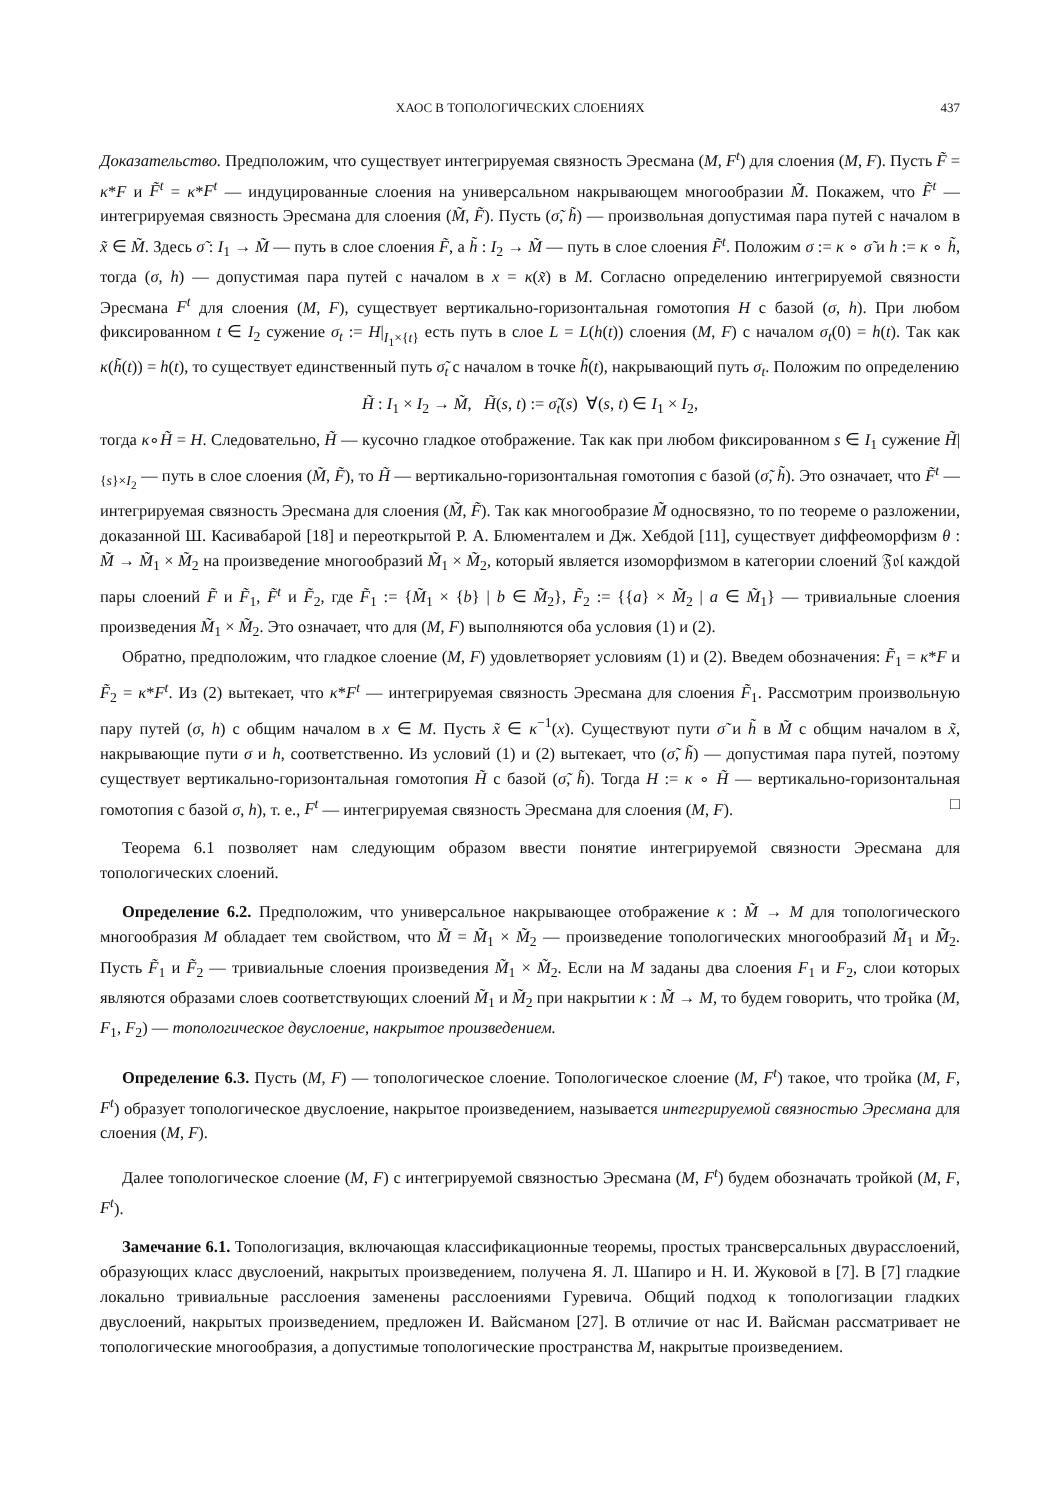ХАОС В ТОПОЛОГИЧЕСКИХ СЛОЕНИЯХ 437
Доказательство. Предположим, что существует интегрируемая связность Эресмана (M, F<sup>t</sup>) для слоения (M, F). Пусть F̃ = κ*F и F̃<sup>t</sup> = κ*F<sup>t</sup> — индуцированные слоения на универсальном накрывающем многообразии M̃. Покажем, что F̃<sup>t</sup> — интегрируемая связность Эресмана для слоения (M̃, F̃). Пусть (σ̃, h̃) — произвольная допустимая пара путей с началом в x̃ ∈ M̃. Здесь σ̃ : I<sub>1</sub> → M̃ — путь в слое слоения F̃, а h̃ : I<sub>2</sub> → M̃ — путь в слое слоения F̃<sup>t</sup>. Положим σ := κ ∘ σ̃ и h := κ ∘ h̃, тогда (σ, h) — допустимая пара путей с началом в x = κ(x̃) в M. Согласно определению интегрируемой связности Эресмана F<sup>t</sup> для слоения (M, F), существует вертикально-горизонтальная гомотопия H с базой (σ, h). При любом фиксированном t ∈ I<sub>2</sub> сужение σ<sub>t</sub> := H|<sub>I<sub>1</sub>×{t}</sub> есть путь в слое L = L(h(t)) слоения (M, F) с началом σ<sub>t</sub>(0) = h(t). Так как κ(h̃(t)) = h(t), то существует единственный путь σ̃<sub>t</sub> с началом в точке h̃(t), накрывающий путь σ<sub>t</sub>. Положим по определению
H̃ : I<sub>1</sub> × I<sub>2</sub> → M̃, H̃(s, t) := σ̃<sub>t</sub>(s) ∀(s, t) ∈ I<sub>1</sub> × I<sub>2</sub>,
тогда κ∘H̃ = H. Следовательно, H̃ — кусочно гладкое отображение. Так как при любом фиксированном s ∈ I<sub>1</sub> сужение H̃|<sub>{s}×I<sub>2</sub></sub> — путь в слое слоения (M̃, F̃), то H̃ — вертикально-горизонтальная гомотопия с базой (σ̃, h̃). Это означает, что F̃<sup>t</sup> — интегрируемая связность Эресмана для слоения (M̃, F̃). Так как многообразие M̃ односвязно, то по теореме о разложении, доказанной Ш. Касивабарой [18] и переоткрытой Р. А. Блюменталем и Дж. Хебдой [11], существует диффеоморфизм θ : M̃ → M̃<sub>1</sub> × M̃<sub>2</sub> на произведение многообразий M̃<sub>1</sub> × M̃<sub>2</sub>, который является изоморфизмом в категории слоений 𝔉𝔬𝔩 каждой пары слоений F̃ и F̃<sub>1</sub>, F̃<sup>t</sup> и F̃<sub>2</sub>, где F̃<sub>1</sub> := {M̃<sub>1</sub> × {b} | b ∈ M̃<sub>2</sub>}, F̃<sub>2</sub> := {{a} × M̃<sub>2</sub> | a ∈ M̃<sub>1</sub>} — тривиальные слоения произведения M̃<sub>1</sub> × M̃<sub>2</sub>. Это означает, что для (M, F) выполняются оба условия (1) и (2).
Обратно, предположим, что гладкое слоение (M, F) удовлетворяет условиям (1) и (2). Введем обозначения: F̃<sub>1</sub> = κ*F и F̃<sub>2</sub> = κ*F<sup>t</sup>. Из (2) вытекает, что κ*F<sup>t</sup> — интегрируемая связность Эресмана для слоения F̃<sub>1</sub>. Рассмотрим произвольную пару путей (σ, h) с общим началом в x ∈ M. Пусть x̃ ∈ κ<sup>−1</sup>(x). Существуют пути σ̃ и h̃ в M̃ с общим началом в x̃, накрывающие пути σ и h, соответственно. Из условий (1) и (2) вытекает, что (σ̃, h̃) — допустимая пара путей, поэтому существует вертикально-горизонтальная гомотопия H̃ с базой (σ̃, h̃). Тогда H := κ ∘ H̃ — вертикально-горизонтальная гомотопия с базой σ, h), т. е., F<sup>t</sup> — интегрируемая связность Эресмана для слоения (M, F). □
Теорема 6.1 позволяет нам следующим образом ввести понятие интегрируемой связности Эресмана для топологических слоений.
Определение 6.2. Предположим, что универсальное накрывающее отображение κ : M̃ → M для топологического многообразия M обладает тем свойством, что M̃ = M̃<sub>1</sub> × M̃<sub>2</sub> — произведение топологических многообразий M̃<sub>1</sub> и M̃<sub>2</sub>. Пусть F̃<sub>1</sub> и F̃<sub>2</sub> — тривиальные слоения произведения M̃<sub>1</sub> × M̃<sub>2</sub>. Если на M заданы два слоения F<sub>1</sub> и F<sub>2</sub>, слои которых являются образами слоев соответствующих слоений M̃<sub>1</sub> и M̃<sub>2</sub> при накрытии κ : M̃ → M, то будем говорить, что тройка (M, F<sub>1</sub>, F<sub>2</sub>) — топологическое двуслоение, накрытое произведением.
Определение 6.3. Пусть (M, F) — топологическое слоение. Топологическое слоение (M, F<sup>t</sup>) такое, что тройка (M, F, F<sup>t</sup>) образует топологическое двуслоение, накрытое произведением, называется интегрируемой связностью Эресмана для слоения (M, F).
Далее топологическое слоение (M, F) с интегрируемой связностью Эресмана (M, F<sup>t</sup>) будем обозначать тройкой (M, F, F<sup>t</sup>).
Замечание 6.1. Топологизация, включающая классификационные теоремы, простых трансверсальных двурасслоений, образующих класс двуслоений, накрытых произведением, получена Я. Л. Шапиро и Н. И. Жуковой в [7]. В [7] гладкие локально тривиальные расслоения заменены расслоениями Гуревича. Общий подход к топологизации гладких двуслоений, накрытых произведением, предложен И. Вайсманом [27]. В отличие от нас И. Вайсман рассматривает не топологические многообразия, а допустимые топологические пространства M, накрытые произведением.